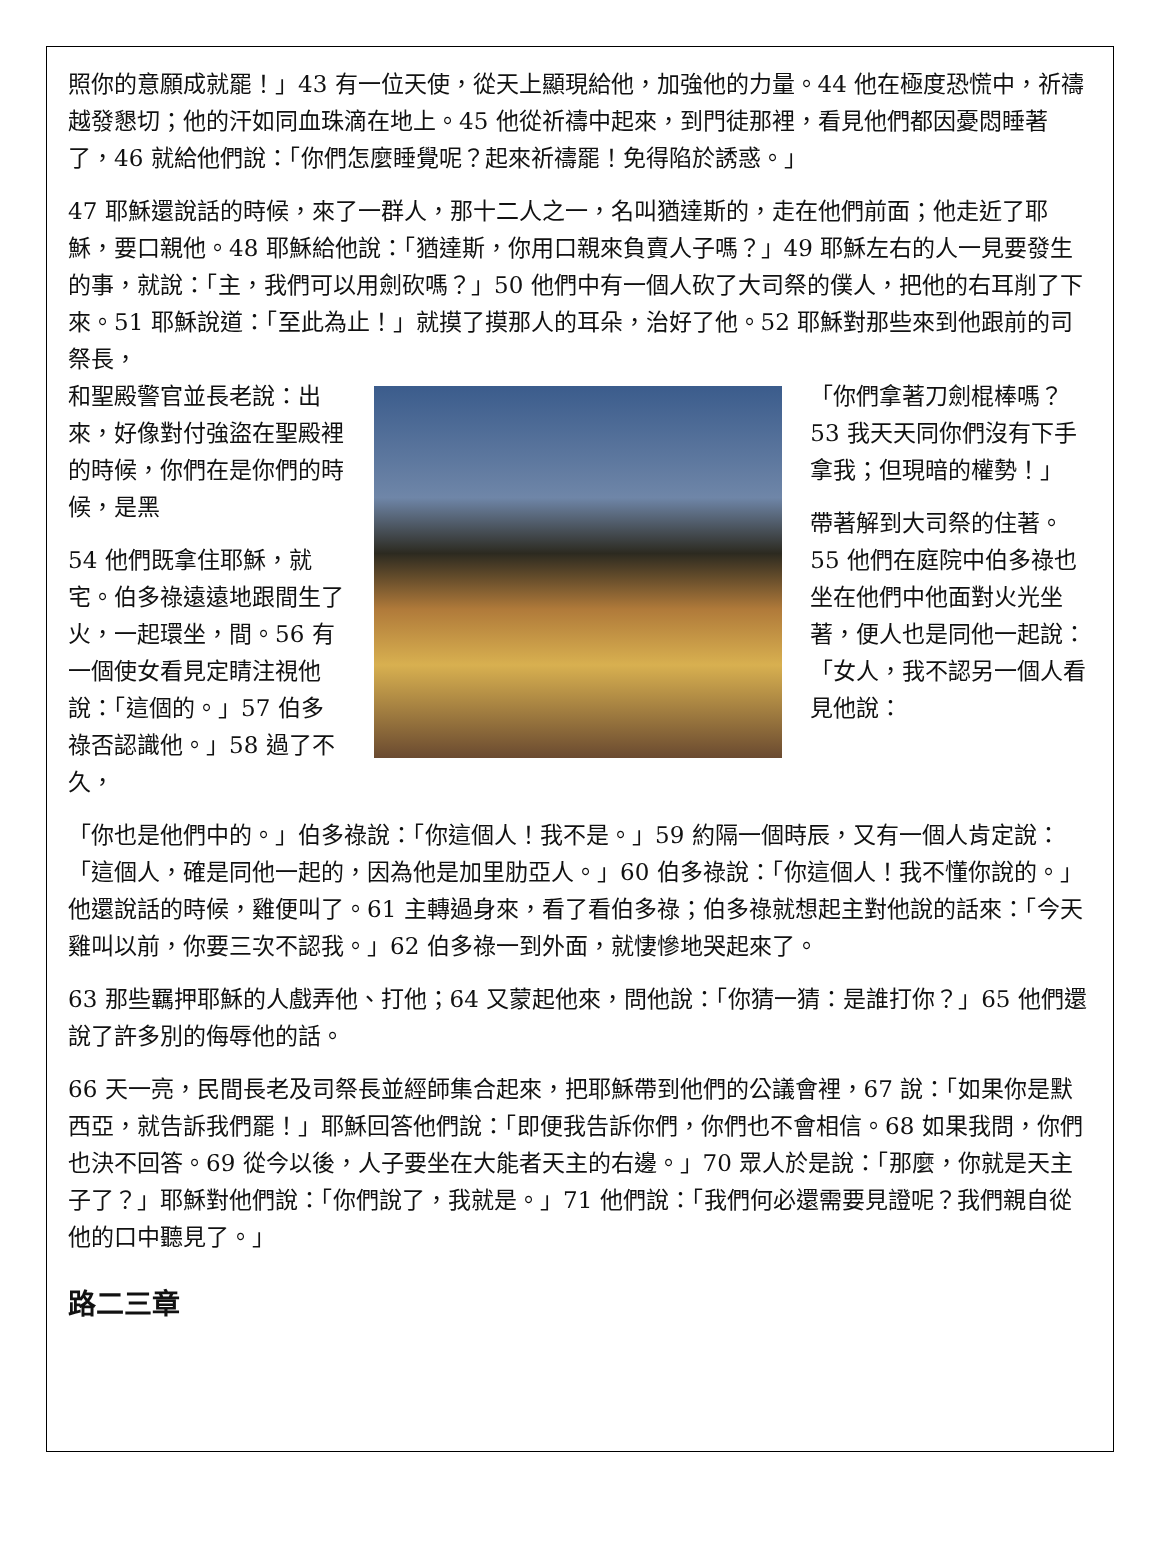照你的意願成就罷！」43 有一位天使，從天上顯現給他，加強他的力量。44 他在極度恐慌中，祈禱越發懇切；他的汗如同血珠滴在地上。45 他從祈禱中起來，到門徒那裡，看見他們都因憂悶睡著了，46 就給他們說：「你們怎麼睡覺呢？起來祈禱罷！免得陷於誘惑。」
47 耶穌還說話的時候，來了一群人，那十二人之一，名叫猶達斯的，走在他們前面；他走近了耶穌，要口親他。48 耶穌給他說：「猶達斯，你用口親來負賣人子嗎？」49 耶穌左右的人一見要發生的事，就說：「主，我們可以用劍砍嗎？」50 他們中有一個人砍了大司祭的僕人，把他的右耳削了下來。51 耶穌說道：「至此為止！」就摸了摸那人的耳朵，治好了他。52 耶穌對那些來到他跟前的司祭長，
和聖殿警官並長老說：出來，好像對付強盜在聖殿裡的時候，你們在是你們的時候，是黑
54 他們既拿住耶穌，就宅。伯多祿遠遠地跟間生了火，一起環坐，間。56 有一個使女看見定睛注視他說：「這個的。」57 伯多祿否認識他。」58 過了不久，
「你們拿著刀劍棍棒嗎？53 我天天同你們沒有下手拿我；但現暗的權勢！」
帶著解到大司祭的住著。55 他們在庭院中伯多祿也坐在他們中他面對火光坐著，便人也是同他一起說：「女人，我不認另一個人看見他說：
「你也是他們中的。」伯多祿說：「你這個人！我不是。」59 約隔一個時辰，又有一個人肯定說：「這個人，確是同他一起的，因為他是加里肋亞人。」60 伯多祿說：「你這個人！我不懂你說的。」他還說話的時候，雞便叫了。61 主轉過身來，看了看伯多祿；伯多祿就想起主對他說的話來：「今天雞叫以前，你要三次不認我。」62 伯多祿一到外面，就悽慘地哭起來了。
63 那些羈押耶穌的人戲弄他、打他；64 又蒙起他來，問他說：「你猜一猜：是誰打你？」65 他們還說了許多別的侮辱他的話。
66 天一亮，民間長老及司祭長並經師集合起來，把耶穌帶到他們的公議會裡，67 說：「如果你是默西亞，就告訴我們罷！」耶穌回答他們說：「即便我告訴你們，你們也不會相信。68 如果我問，你們也決不回答。69 從今以後，人子要坐在大能者天主的右邊。」70 眾人於是說：「那麼，你就是天主子了？」耶穌對他們說：「你們說了，我就是。」71 他們說：「我們何必還需要見證呢？我們親自從他的口中聽見了。」
路二三章